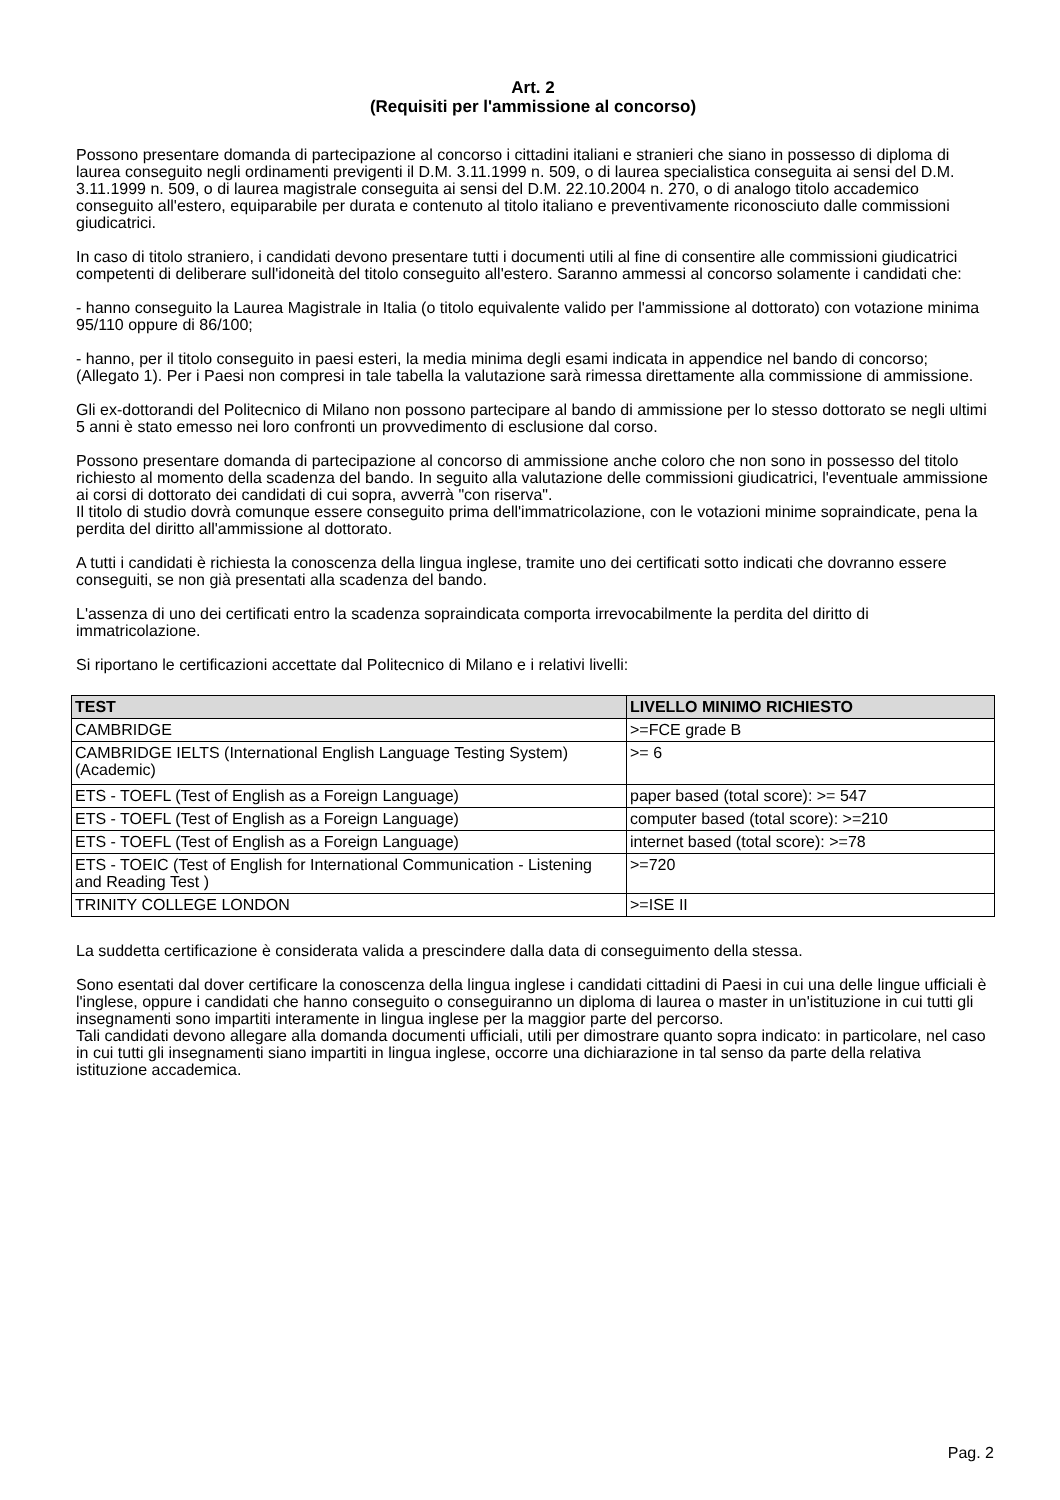Art. 2
(Requisiti per l'ammissione al concorso)
Possono presentare domanda di partecipazione al concorso i cittadini italiani e stranieri che siano in possesso di diploma di laurea conseguito negli ordinamenti previgenti il D.M. 3.11.1999 n. 509, o di laurea specialistica conseguita ai sensi del D.M. 3.11.1999 n. 509, o di laurea magistrale conseguita ai sensi del D.M. 22.10.2004 n. 270, o di analogo titolo accademico conseguito all'estero, equiparabile per durata e contenuto al titolo italiano e preventivamente riconosciuto dalle commissioni giudicatrici.
In caso di titolo straniero, i candidati devono presentare tutti i documenti utili al fine di consentire alle commissioni giudicatrici competenti di deliberare sull'idoneità del titolo conseguito all'estero. Saranno ammessi al concorso solamente i candidati che:
- hanno conseguito la Laurea Magistrale in Italia (o titolo equivalente valido per l'ammissione al dottorato) con votazione minima 95/110 oppure di 86/100;
- hanno, per il titolo conseguito in paesi esteri, la media minima degli esami indicata in appendice nel bando di concorso; (Allegato 1). Per i Paesi non compresi in tale tabella la valutazione sarà rimessa direttamente alla commissione di ammissione.
Gli ex-dottorandi del Politecnico di Milano non possono partecipare al bando di ammissione per lo stesso dottorato se negli ultimi 5 anni è stato emesso nei loro confronti un provvedimento di esclusione dal corso.
Possono presentare domanda di partecipazione al concorso di ammissione anche coloro che non sono in possesso del titolo richiesto al momento della scadenza del bando. In seguito alla valutazione delle commissioni giudicatrici, l'eventuale ammissione ai corsi di dottorato dei candidati di cui sopra, avverrà "con riserva".
Il titolo di studio dovrà comunque essere conseguito prima dell'immatricolazione, con le votazioni minime sopraindicate, pena la perdita del diritto all'ammissione al dottorato.
A tutti i candidati è richiesta la conoscenza della lingua inglese, tramite uno dei certificati sotto indicati che dovranno essere conseguiti, se non già presentati alla scadenza del bando.
L'assenza di uno dei certificati entro la scadenza sopraindicata comporta irrevocabilmente la perdita del diritto di immatricolazione.
Si riportano le certificazioni accettate dal Politecnico di Milano e i relativi livelli:
| TEST | LIVELLO MINIMO RICHIESTO |
| --- | --- |
| CAMBRIDGE | >=FCE grade B |
| CAMBRIDGE IELTS (International English Language Testing System) (Academic) | >= 6 |
| ETS - TOEFL (Test of English as a Foreign Language) | paper based (total score): >= 547 |
| ETS - TOEFL (Test of English as a Foreign Language) | computer based (total score): >=210 |
| ETS - TOEFL (Test of English as a Foreign Language) | internet based (total score): >=78 |
| ETS - TOEIC (Test of English for International Communication - Listening and Reading Test ) | >=720 |
| TRINITY COLLEGE LONDON | >=ISE II |
La suddetta certificazione è considerata valida a prescindere dalla data di conseguimento della stessa.
Sono esentati dal dover certificare la conoscenza della lingua inglese i candidati cittadini di Paesi in cui una delle lingue ufficiali è l'inglese, oppure i candidati che hanno conseguito o conseguiranno un diploma di laurea o master in un'istituzione in cui tutti gli insegnamenti sono impartiti interamente in lingua inglese per la maggior parte del percorso.
Tali candidati devono allegare alla domanda documenti ufficiali, utili per dimostrare quanto sopra indicato: in particolare, nel caso in cui tutti gli insegnamenti siano impartiti in lingua inglese, occorre una dichiarazione in tal senso da parte della relativa istituzione accademica.
Pag. 2